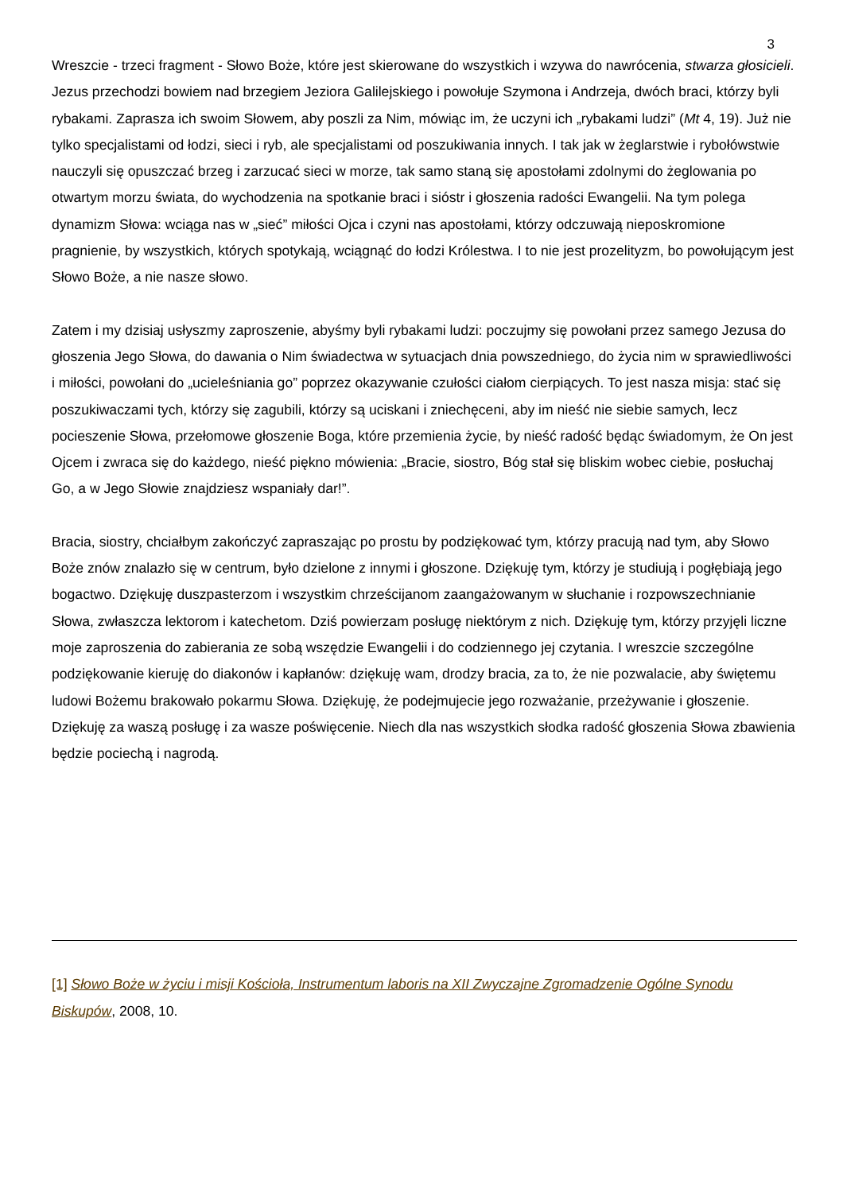3
Wreszcie - trzeci fragment - Słowo Boże, które jest skierowane do wszystkich i wzywa do nawrócenia, stwarza głosicieli. Jezus przechodzi bowiem nad brzegiem Jeziora Galilejskiego i powołuje Szymona i Andrzeja, dwóch braci, którzy byli rybakami. Zaprasza ich swoim Słowem, aby poszli za Nim, mówiąc im, że uczyni ich „rybakami ludzi” (Mt 4, 19). Już nie tylko specjalistami od łodzi, sieci i ryb, ale specjalistami od poszukiwania innych. I tak jak w żeglarstwie i rybołówstwie nauczyli się opuszczać brzeg i zarzucać sieci w morze, tak samo staną się apostołami zdolnymi do żeglowania po otwartym morzu świata, do wychodzenia na spotkanie braci i sióstr i głoszenia radości Ewangelii. Na tym polega dynamizm Słowa: wciąga nas w „sieć” miłości Ojca i czyni nas apostołami, którzy odczuwają nieposkromione pragnienie, by wszystkich, których spotykają, wciągnąć do łodzi Królestwa. I to nie jest prozelityzm, bo powołującym jest Słowo Boże, a nie nasze słowo.
Zatem i my dzisiaj usłyszmy zaproszenie, abyśmy byli rybakami ludzi: poczujmy się powołani przez samego Jezusa do głoszenia Jego Słowa, do dawania o Nim świadectwa w sytuacjach dnia powszedniego, do życia nim w sprawiedliwości i miłości, powołani do „ucieleśniania go” poprzez okazywanie czułości ciałom cierpiących. To jest nasza misja: stać się poszukiwaczami tych, którzy się zagubili, którzy są uciskani i zniechęceni, aby im nieść nie siebie samych, lecz pocieszenie Słowa, przełomowe głoszenie Boga, które przemienia życie, by nieść radość będąc świadomym, że On jest Ojcem i zwraca się do każdego, nieść piękno mówienia: „Bracie, siostro, Bóg stał się bliskim wobec ciebie, posłuchaj Go, a w Jego Słowie znajdziesz wspaniały dar!”.
Bracia, siostry, chciałbym zakończyć zapraszając po prostu by podziękować tym, którzy pracują nad tym, aby Słowo Boże znów znalazło się w centrum, było dzielone z innymi i głoszone. Dziękuję tym, którzy je studiują i pogłębiają jego bogactwo. Dziękuję duszpasterzom i wszystkim chrześcijanom zaangażowanym w słuchanie i rozpowszechnianie Słowa, zwłaszcza lektorom i katechetom. Dziś powierzam posługę niektórym z nich. Dziękuję tym, którzy przyjęli liczne moje zaproszenia do zabierania ze sobą wszędzie Ewangelii i do codziennego jej czytania. I wreszcie szczególne podziękowanie kieruję do diakonów i kapłanów: dziękuję wam, drodzy bracia, za to, że nie pozwalacie, aby świętemu ludowi Bożemu brakowało pokarmu Słowa. Dziękuję, że podejmujecie jego rozważanie, przeżywanie i głoszenie. Dziękuję za waszą posługę i za wasze poświęcenie. Niech dla nas wszystkich słodka radość głoszenia Słowa zbawienia będzie pociechą i nagrodą.
[1] Słowo Boże w życiu i misji Kościoła, Instrumentum laboris na XII Zwyczajne Zgromadzenie Ogólne Synodu Biskupów, 2008, 10.